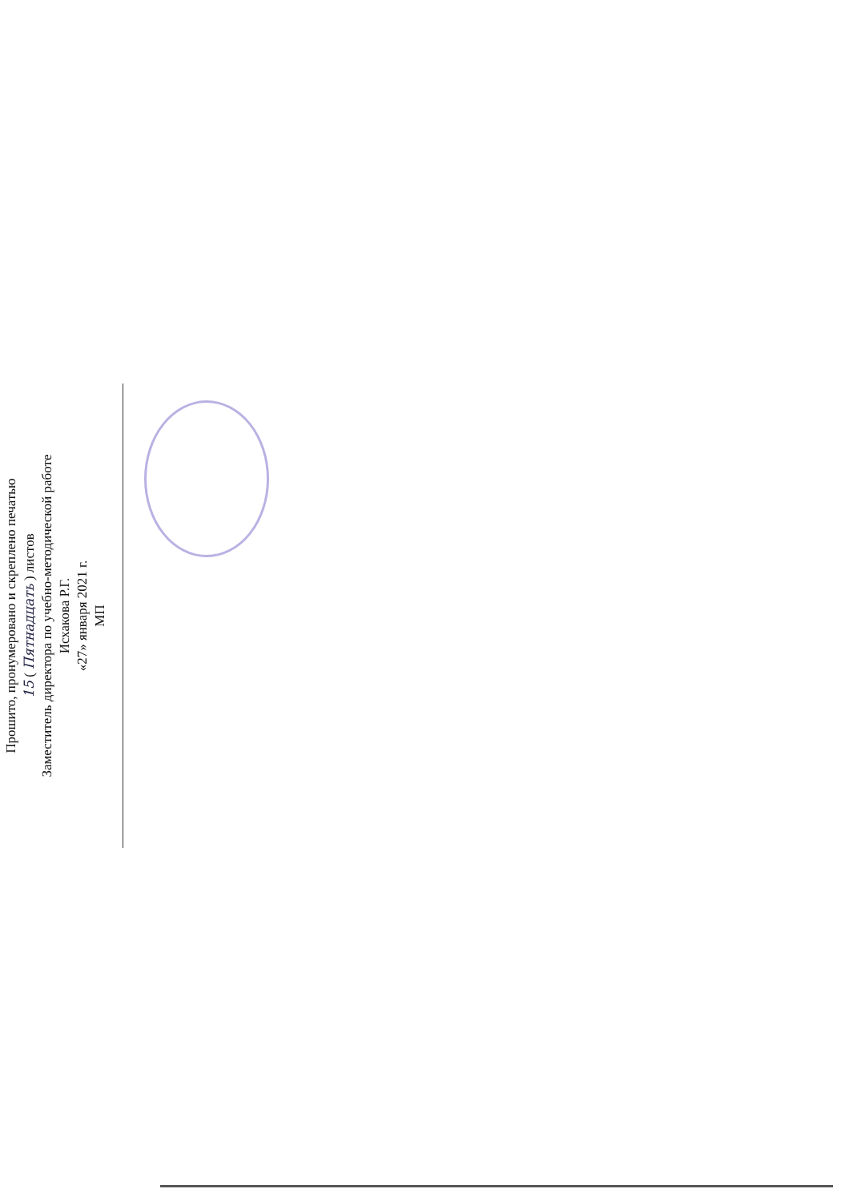Прошито, пронумеровано и скреплено печатью
15 ( Пятнадцать ) листов
Заместитель директора по учебно-методической работе
Исхакова Р.Г.
«27» января 2021 г.
МП